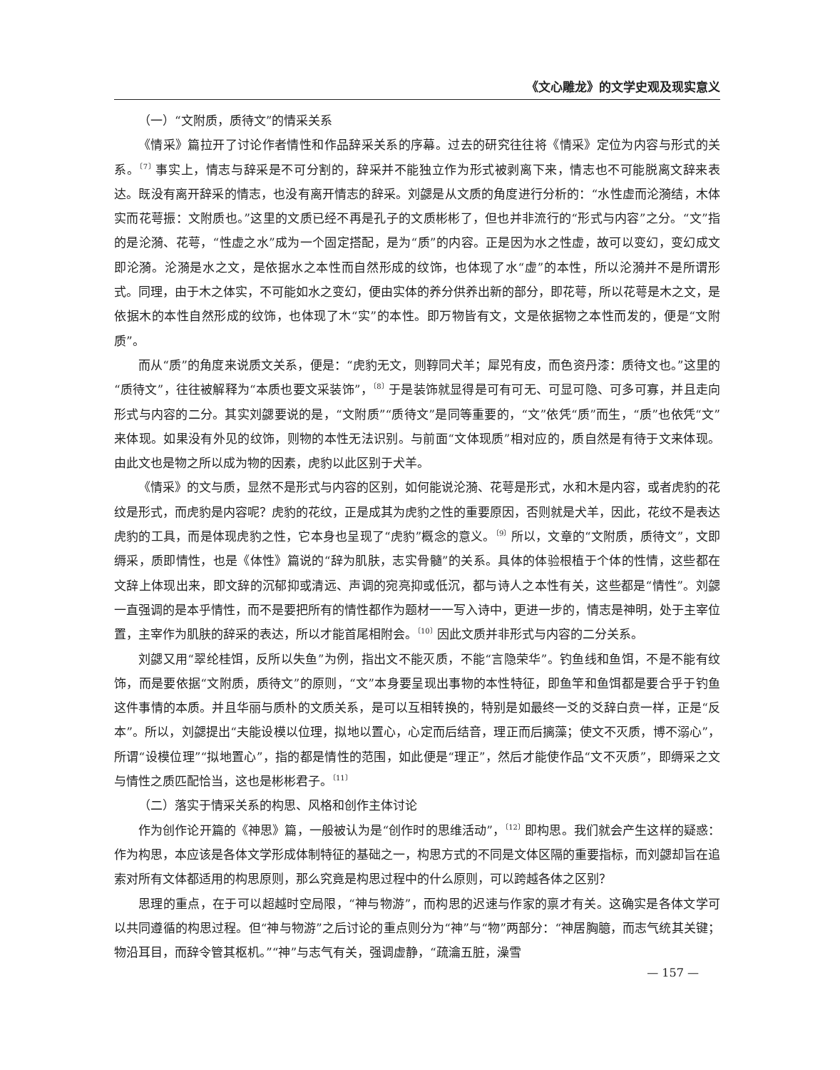《文心雕龙》的文学史观及现实意义
（一）“文附质，质待文”的情采关系
《情采》篇拉开了讨论作者情性和作品辞采关系的序幕。过去的研究往往将《情采》定位为内容与形式的关系。<sup>〔7〕</sup>事实上，情志与辞采是不可分割的，辞采并不能独立作为形式被剥离下来，情志也不可能脱离文辞来表达。既没有离开辞采的情志，也没有离开情志的辞采。刘勰是从文质的角度进行分析的：“水性虚而沦漪结，木体实而花萼振：文附质也。”这里的文质已经不再是孔子的文质彬彬了，但也并非流行的“形式与内容”之分。“文”指的是沦漪、花萼，“性虚之水”成为一个固定搭配，是为“质”的内容。正是因为水之性虚，故可以变幻，变幻成文即沦漪。沦漪是水之文，是依据水之本性而自然形成的纹饰，也体现了水“虚”的本性，所以沦漪并不是所谓形式。同理，由于木之体实，不可能如水之变幻，便由实体的养分供养出新的部分，即花萼，所以花萼是木之文，是依据木的本性自然形成的纹饰，也体现了木“实”的本性。即万物皆有文，文是依据物之本性而发的，便是“文附质”。
而从“质”的角度来说质文关系，便是：“虎豹无文，则鞟同犬羊；犀兕有皮，而色资丹漆：质待文也。”这里的“质待文”，往往被解释为“本质也要文采装饰”，<sup>〔8〕</sup>于是装饰就显得是可有可无、可显可隐、可多可寡，并且走向形式与内容的二分。其实刘勰要说的是，“文附质”“质待文”是同等重要的，“文”依凭“质”而生，“质”也依凭“文”来体现。如果没有外见的纹饰，则物的本性无法识别。与前面“文体现质”相对应的，质自然是有待于文来体现。由此文也是物之所以成为物的因素，虎豹以此区别于犬羊。
《情采》的文与质，显然不是形式与内容的区别，如何能说沦漪、花萼是形式，水和木是内容，或者虎豹的花纹是形式，而虎豹是内容呢？虎豹的花纹，正是成其为虎豹之性的重要原因，否则就是犬羊，因此，花纹不是表达虎豹的工具，而是体现虎豹之性，它本身也呈现了“虎豹”概念的意义。<sup>〔9〕</sup>所以，文章的“文附质，质待文”，文即缛采，质即情性，也是《体性》篇说的“辞为肌肤，志实骨髓”的关系。具体的体验根植于个体的性情，这些都在文辞上体现出来，即文辞的沉郁抑或清远、声调的宛亮抑或低沉，都与诗人之本性有关，这些都是“情性”。刘勰一直强调的是本乎情性，而不是要把所有的情性都作为题材一一写入诗中，更进一步的，情志是神明，处于主宰位置，主宰作为肌肤的辞采的表达，所以才能首尾相附会。<sup>〔10〕</sup>因此文质并非形式与内容的二分关系。
刘勰又用“翠纶桂饵，反所以失鱼”为例，指出文不能灭质，不能“言隐荣华”。钓鱼线和鱼饵，不是不能有纹饰，而是要依据“文附质，质待文”的原则，“文”本身要呈现出事物的本性特征，即鱼竿和鱼饵都是要合乎于钓鱼这件事情的本质。并且华丽与质朴的文质关系，是可以互相转换的，特别是如最终一爻的爻辞白贲一样，正是“反本”。所以，刘勰提出“夫能设模以位理，拟地以置心，心定而后结音，理正而后摛藻；使文不灭质，博不溺心”，所谓“设模位理”“拟地置心”，指的都是情性的范围，如此便是“理正”，然后才能使作品“文不灭质”，即缛采之文与情性之质匹配恰当，这也是彬彬君子。<sup>〔11〕</sup>
（二）落实于情采关系的构思、风格和创作主体讨论
作为创作论开篇的《神思》篇，一般被认为是“创作时的思维活动”，<sup>〔12〕</sup>即构思。我们就会产生这样的疑惑：作为构思，本应该是各体文学形成体制特征的基础之一，构思方式的不同是文体区隔的重要指标，而刘勰却旨在追索对所有文体都适用的构思原则，那么究竟是构思过程中的什么原则，可以跨越各体之区别？
思理的重点，在于可以超越时空局限，“神与物游”，而构思的迟速与作家的禀才有关。这确实是各体文学可以共同遵循的构思过程。但“神与物游”之后讨论的重点则分为“神”与“物”两部分：“神居胸臆，而志气统其关键；物沿耳目，而辞令管其枢机。”“神”与志气有关，强调虚静，“疏瀹五脏，澡雪
— 157 —